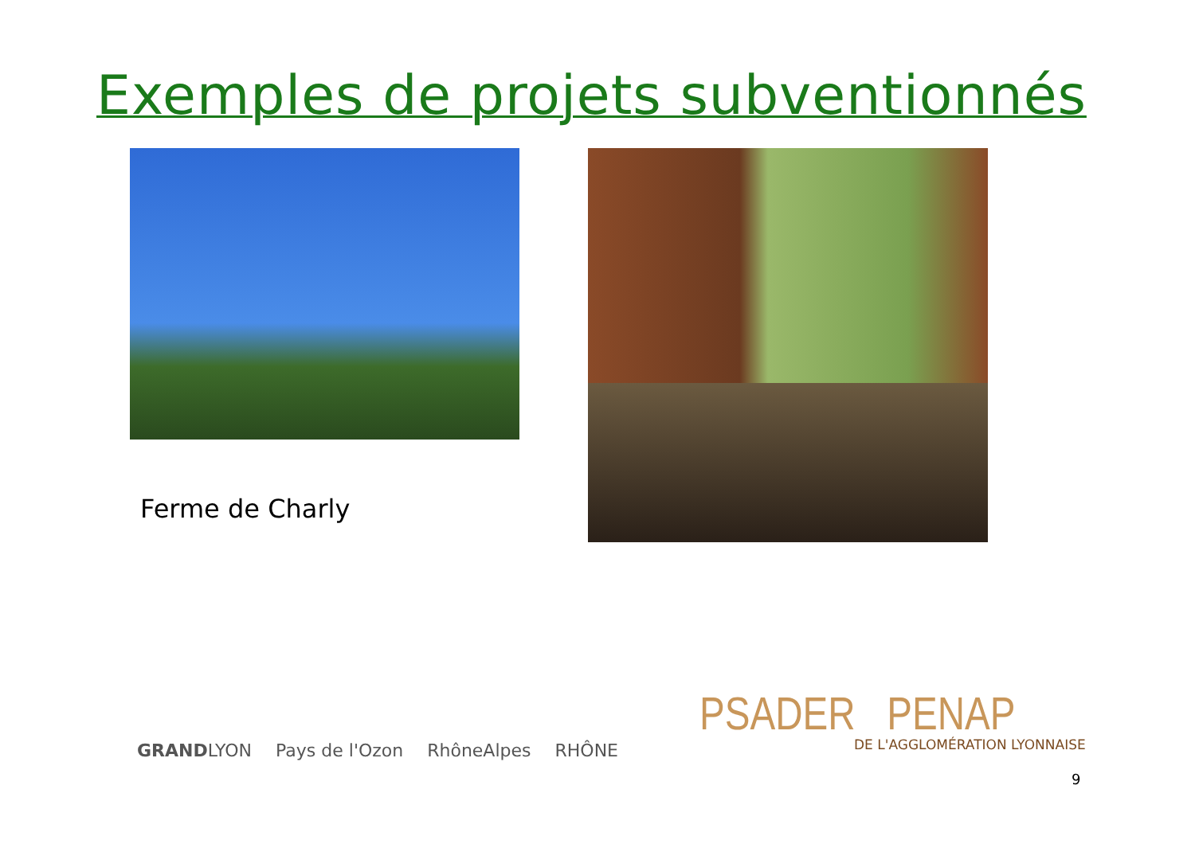Exemples de projets subventionnés
Ferme de Charly
GRANDLYON Pays de l'Ozon RhôneAlpes RHÔNE
PSADER PENAP DE L'AGGLOMÉRATION LYONNAISE
9